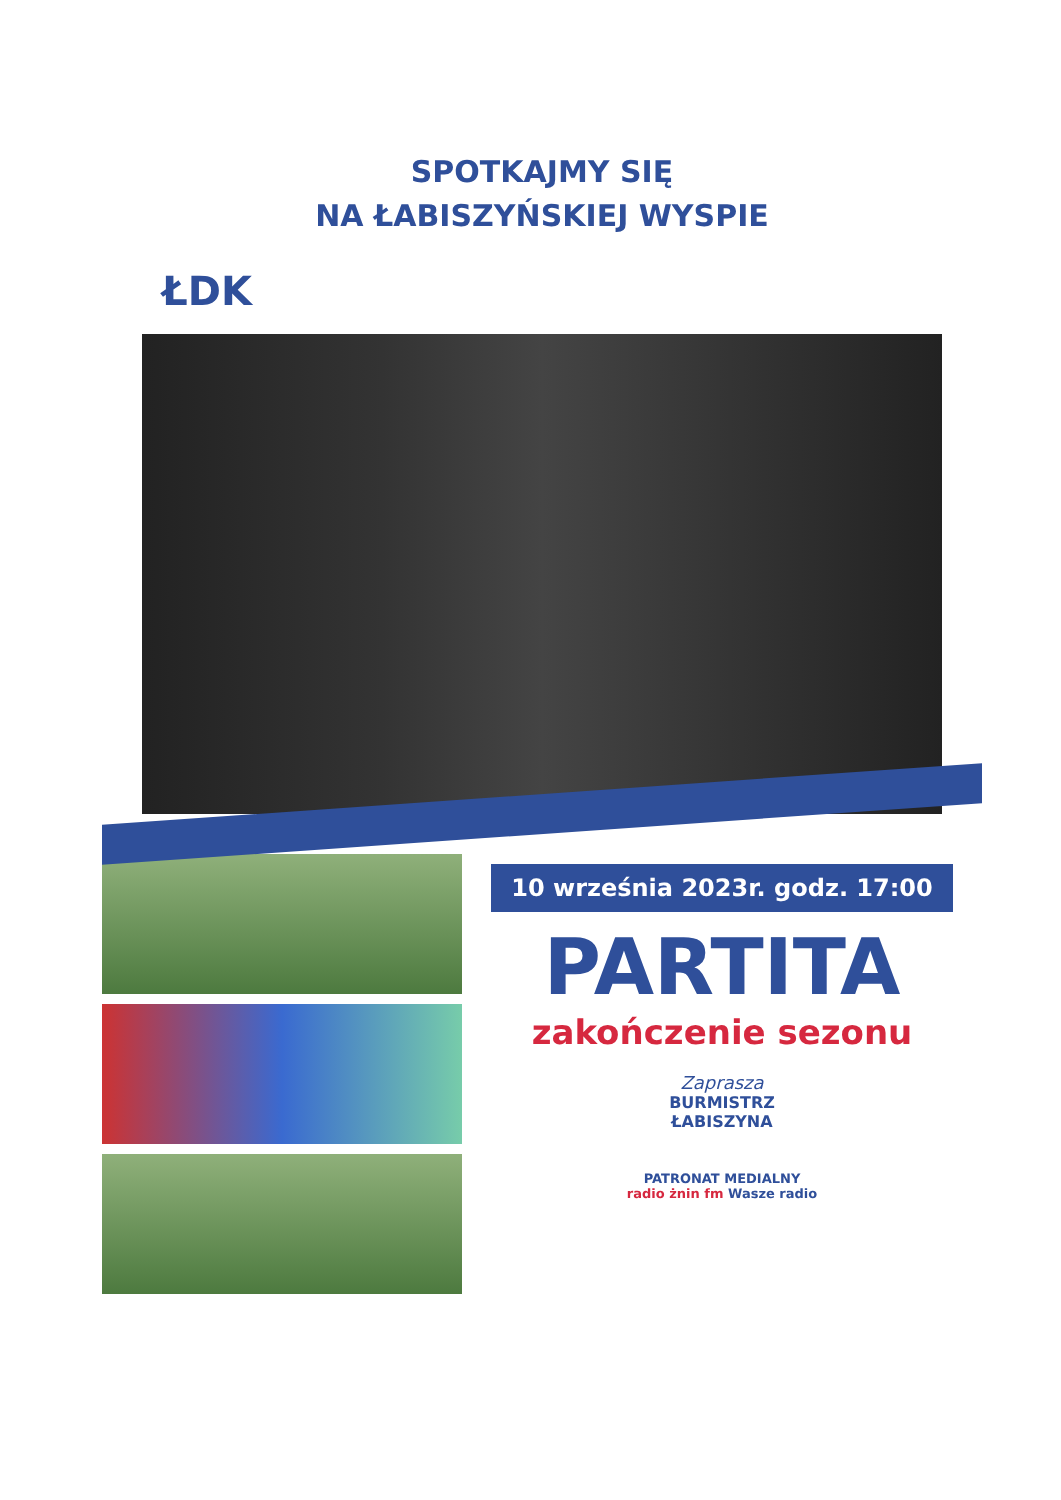SPOTKAJMY SIĘ
NA ŁABISZYŃSKIEJ WYSPIE
ŁDK
10 września 2023r. godz. 17:00
PARTITA
zakończenie sezonu
Zaprasza
BURMISTRZ
ŁABISZYNA
PATRONAT MEDIALNY
radio żnin fm Wasze radio